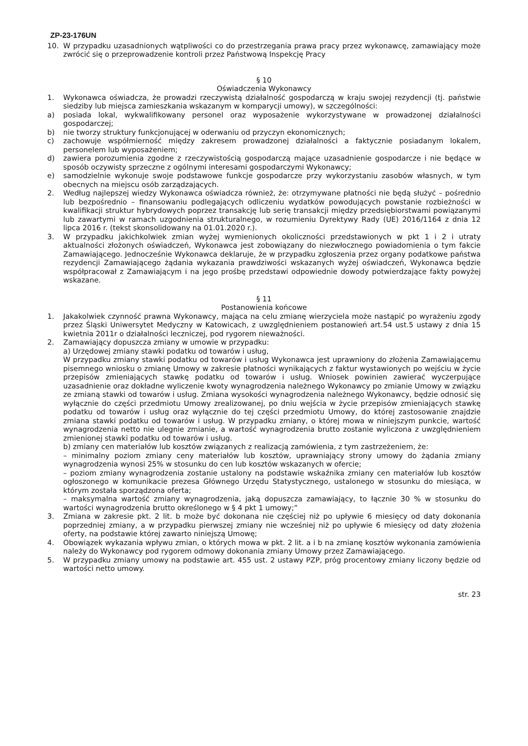ZP-23-176UN
10. W przypadku uzasadnionych wątpliwości co do przestrzegania prawa pracy przez wykonawcę, zamawiający może zwrócić się o przeprowadzenie kontroli przez Państwową Inspekcję Pracy
§ 10
Oświadczenia Wykonawcy
1. Wykonawca oświadcza, że prowadzi rzeczywistą działalność gospodarczą w kraju swojej rezydencji (tj. państwie siedziby lub miejsca zamieszkania wskazanym w komparycji umowy), w szczególności:
a) posiada lokal, wykwalifikowany personel oraz wyposażenie wykorzystywane w prowadzonej działalności gospodarczej;
b) nie tworzy struktury funkcjonującej w oderwaniu od przyczyn ekonomicznych;
c) zachowuje współmierność między zakresem prowadzonej działalności a faktycznie posiadanym lokalem, personelem lub wyposażeniem;
d) zawiera porozumienia zgodne z rzeczywistością gospodarczą mające uzasadnienie gospodarcze i nie będące w sposób oczywisty sprzeczne z ogólnymi interesami gospodarczymi Wykonawcy;
e) samodzielnie wykonuje swoje podstawowe funkcje gospodarcze przy wykorzystaniu zasobów własnych, w tym obecnych na miejscu osób zarządzających.
2. Według najlepszej wiedzy Wykonawca oświadcza również, że: otrzymywane płatności nie będą służyć – pośrednio lub bezpośrednio – finansowaniu podlegających odliczeniu wydatków powodujących powstanie rozbieżności w kwalifikacji struktur hybrydowych poprzez transakcję lub serię transakcji między przedsiębiorstwami powiązanymi lub zawartymi w ramach uzgodnienia strukturalnego, w rozumieniu Dyrektywy Rady (UE) 2016/1164 z dnia 12 lipca 2016 r. (tekst skonsolidowany na 01.01.2020 r.).
3. W przypadku jakichkolwiek zmian wyżej wymienionych okoliczności przedstawionych w pkt 1 i 2 i utraty aktualności złożonych oświadczeń, Wykonawca jest zobowiązany do niezwłocznego powiadomienia o tym fakcie Zamawiającego. Jednocześnie Wykonawca deklaruje, że w przypadku zgłoszenia przez organy podatkowe państwa rezydencji Zamawiającego żądania wykazania prawdziwości wskazanych wyżej oświadczeń, Wykonawca będzie współpracował z Zamawiającym i na jego prośbę przedstawi odpowiednie dowody potwierdzające fakty powyżej wskazane.
§ 11
Postanowienia końcowe
1. Jakakolwiek czynność prawna Wykonawcy, mająca na celu zmianę wierzyciela może nastąpić po wyrażeniu zgody przez Śląski Uniwersytet Medyczny w Katowicach, z uwzględnieniem postanowień art.54 ust.5 ustawy z dnia 15 kwietnia 2011r o działalności leczniczej, pod rygorem nieważności.
2. Zamawiający dopuszcza zmiany w umowie w przypadku:
a) Urzędowej zmiany stawki podatku od towarów i usług,
W przypadku zmiany stawki podatku od towarów i usług Wykonawca jest uprawniony do złożenia Zamawiającemu pisemnego wniosku o zmianę Umowy w zakresie płatności wynikających z faktur wystawionych po wejściu w życie przepisów zmieniających stawkę podatku od towarów i usług. Wniosek powinien zawierać wyczerpujące uzasadnienie oraz dokładne wyliczenie kwoty wynagrodzenia należnego Wykonawcy po zmianie Umowy w związku ze zmianą stawki od towarów i usług. Zmiana wysokości wynagrodzenia należnego Wykonawcy, będzie odnosić się wyłącznie do części przedmiotu Umowy zrealizowanej, po dniu wejścia w życie przepisów zmieniających stawkę podatku od towarów i usług oraz wyłącznie do tej części przedmiotu Umowy, do której zastosowanie znajdzie zmiana stawki podatku od towarów i usług. W przypadku zmiany, o której mowa w niniejszym punkcie, wartość wynagrodzenia netto nie ulegnie zmianie, a wartość wynagrodzenia brutto zostanie wyliczona z uwzględnieniem zmienionej stawki podatku od towarów i usług.
b) zmiany cen materiałów lub kosztów związanych z realizacją zamówienia, z tym zastrzeżeniem, że:
– minimalny poziom zmiany ceny materiałów lub kosztów, uprawniający strony umowy do żądania zmiany wynagrodzenia wynosi 25% w stosunku do cen lub kosztów wskazanych w ofercie;
– poziom zmiany wynagrodzenia zostanie ustalony na podstawie wskaźnika zmiany cen materiałów lub kosztów ogłoszonego w komunikacie prezesa Głównego Urzędu Statystycznego, ustalonego w stosunku do miesiąca, w którym została sporządzona oferta;
– maksymalna wartość zmiany wynagrodzenia, jaką dopuszcza zamawiający, to łącznie 30 % w stosunku do wartości wynagrodzenia brutto określonego w § 4 pkt 1 umowy;”
3. Zmiana w zakresie pkt. 2 lit. b może być dokonana nie częściej niż po upływie 6 miesięcy od daty dokonania poprzedniej zmiany, a w przypadku pierwszej zmiany nie wcześniej niż po upływie 6 miesięcy od daty złożenia oferty, na podstawie której zawarto niniejszą Umowę;
4. Obowiązek wykazania wpływu zmian, o których mowa w pkt. 2 lit. a i b na zmianę kosztów wykonania zamówienia należy do Wykonawcy pod rygorem odmowy dokonania zmiany Umowy przez Zamawiającego.
5. W przypadku zmiany umowy na podstawie art. 455 ust. 2 ustawy PZP, próg procentowy zmiany liczony będzie od wartości netto umowy.
str. 23